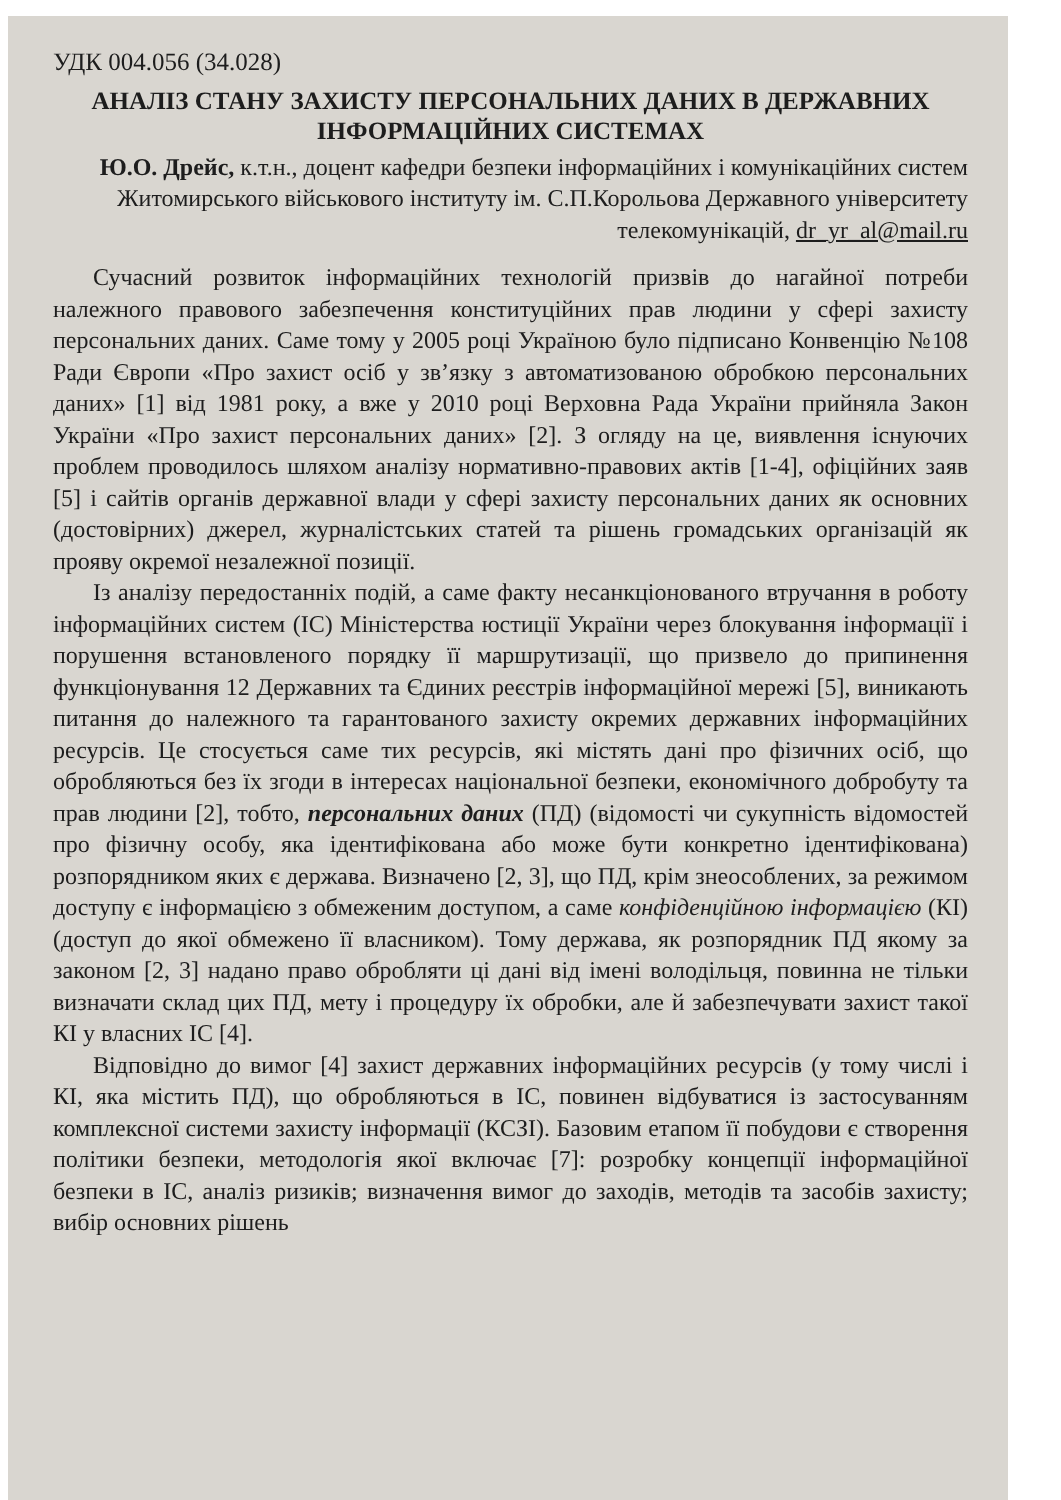УДК 004.056 (34.028)
АНАЛІЗ СТАНУ ЗАХИСТУ ПЕРСОНАЛЬНИХ ДАНИХ В ДЕРЖАВНИХ ІНФОРМАЦІЙНИХ СИСТЕМАХ
Ю.О. Дрейс, к.т.н., доцент кафедри безпеки інформаційних і комунікаційних систем Житомирського військового інституту ім. С.П.Корольова Державного університету телекомунікацій, dr_yr_al@mail.ru
Сучасний розвиток інформаційних технологій призвів до нагайної потреби належного правового забезпечення конституційних прав людини у сфері захисту персональних даних. Саме тому у 2005 році Україною було підписано Конвенцію №108 Ради Європи «Про захист осіб у зв’язку з автоматизованою обробкою персональних даних» [1] від 1981 року, а вже у 2010 році Верховна Рада України прийняла Закон України «Про захист персональних даних» [2]. З огляду на це, виявлення існуючих проблем проводилось шляхом аналізу нормативно-правових актів [1-4], офіційних заяв [5] і сайтів органів державної влади у сфері захисту персональних даних як основних (достовірних) джерел, журналістських статей та рішень громадських організацій як прояву окремої незалежної позиції.
Із аналізу передостанніх подій, а саме факту несанкціонованого втручання в роботу інформаційних систем (ІС) Міністерства юстиції України через блокування інформації і порушення встановленого порядку її маршрутизації, що призвело до припинення функціонування 12 Державних та Єдиних реєстрів інформаційної мережі [5], виникають питання до належного та гарантованого захисту окремих державних інформаційних ресурсів. Це стосується саме тих ресурсів, які містять дані про фізичних осіб, що обробляються без їх згоди в інтересах національної безпеки, економічного добробуту та прав людини [2], тобто, персональних даних (ПД) (відомості чи сукупність відомостей про фізичну особу, яка ідентифікована або може бути конкретно ідентифікована) розпорядником яких є держава. Визначено [2, 3], що ПД, крім знеособлених, за режимом доступу є інформацією з обмеженим доступом, а саме конфіденційною інформацією (КІ) (доступ до якої обмежено її власником). Тому держава, як розпорядник ПД якому за законом [2, 3] надано право обробляти ці дані від імені володільця, повинна не тільки визначати склад цих ПД, мету і процедуру їх обробки, але й забезпечувати захист такої КІ у власних ІС [4].
Відповідно до вимог [4] захист державних інформаційних ресурсів (у тому числі і КІ, яка містить ПД), що обробляються в ІС, повинен відбуватися із застосуванням комплексної системи захисту інформації (КСЗІ). Базовим етапом її побудови є створення політики безпеки, методологія якої включає [7]: розробку концепції інформаційної безпеки в ІС, аналіз ризиків; визначення вимог до заходів, методів та засобів захисту; вибір основних рішень